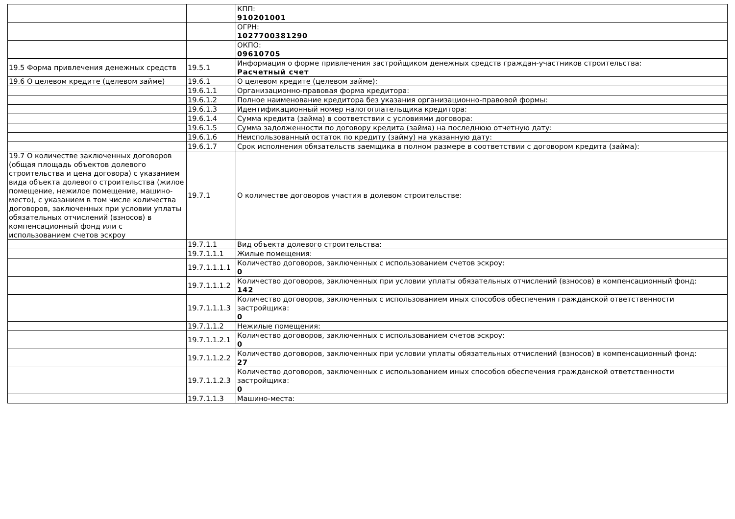| | | КПП: 910201001 |
| | | ОГРН: 1027700381290 |
| | | ОКПО: 09610705 |
| 19.5 Форма привлечения денежных средств | 19.5.1 | Информация о форме привлечения застройщиком денежных средств граждан-участников строительства: Расчетный счет |
| 19.6 О целевом кредите (целевом займе) | 19.6.1 | О целевом кредите (целевом займе): |
| | 19.6.1.1 | Организационно-правовая форма кредитора: |
| | 19.6.1.2 | Полное наименование кредитора без указания организационно-правовой формы: |
| | 19.6.1.3 | Идентификационный номер налогоплательщика кредитора: |
| | 19.6.1.4 | Сумма кредита (займа) в соответствии с условиями договора: |
| | 19.6.1.5 | Сумма задолженности по договору кредита (займа) на последнюю отчетную дату: |
| | 19.6.1.6 | Неиспользованный остаток по кредиту (займу) на указанную дату: |
| | 19.6.1.7 | Срок исполнения обязательств заемщика в полном размере в соответствии с договором кредита (займа): |
| 19.7 О количестве заключенных договоров (общая площадь объектов долевого строительства и цена договора) с указанием вида объекта долевого строительства (жилое помещение, нежилое помещение, машино-место), с указанием в том числе количества договоров, заключенных при условии уплаты обязательных отчислений (взносов) в компенсационный фонд или с использованием счетов эскроу | 19.7.1 | О количестве договоров участия в долевом строительстве: |
| | 19.7.1.1 | Вид объекта долевого строительства: |
| | 19.7.1.1.1 | Жилые помещения: |
| | 19.7.1.1.1.1 | Количество договоров, заключенных с использованием счетов эскроу: 0 |
| | 19.7.1.1.1.2 | Количество договоров, заключенных при условии уплаты обязательных отчислений (взносов) в компенсационный фонд: 142 |
| | 19.7.1.1.1.3 | Количество договоров, заключенных с использованием иных способов обеспечения гражданской ответственности застройщика: 0 |
| | 19.7.1.1.2 | Нежилые помещения: |
| | 19.7.1.1.2.1 | Количество договоров, заключенных с использованием счетов эскроу: 0 |
| | 19.7.1.1.2.2 | Количество договоров, заключенных при условии уплаты обязательных отчислений (взносов) в компенсационный фонд: 27 |
| | 19.7.1.1.2.3 | Количество договоров, заключенных с использованием иных способов обеспечения гражданской ответственности застройщика: 0 |
| | 19.7.1.1.3 | Машино-места: |